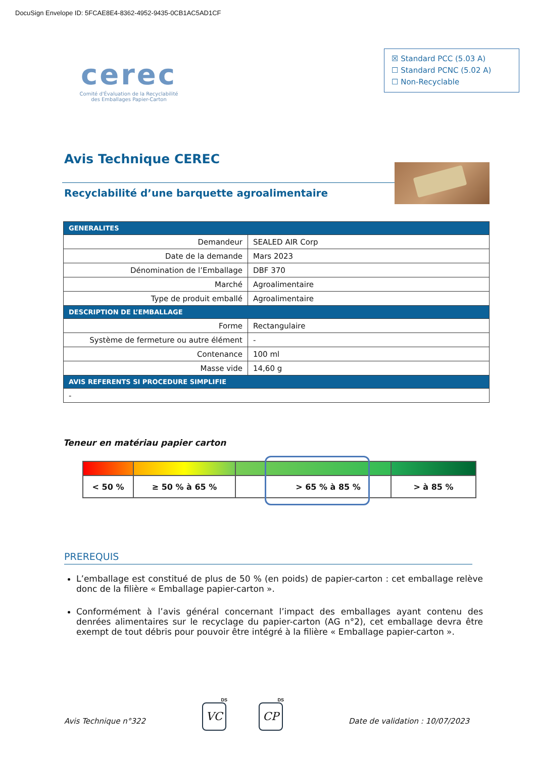DocuSign Envelope ID: 5FCAE8E4-8362-4952-9435-0CB1AC5AD1CF
cerec
Comité d'Évaluation de la Recyclabilité
des Emballages Papier-Carton
☒ Standard PCC (5.03 A)
☐ Standard PCNC (5.02 A)
☐ Non-Recyclable
Avis Technique CEREC
Recyclabilité d’une barquette agroalimentaire
| GENERALITES | |
| --- | --- |
| Demandeur | SEALED AIR Corp |
| Date de la demande | Mars 2023 |
| Dénomination de l’Emballage | DBF 370 |
| Marché | Agroalimentaire |
| Type de produit emballé | Agroalimentaire |
| DESCRIPTION DE L’EMBALLAGE | |
| Forme | Rectangulaire |
| Système de fermeture ou autre élément | - |
| Contenance | 100 ml |
| Masse vide | 14,60 g |
| AVIS REFERENTS SI PROCEDURE SIMPLIFIE | |
| - | |
Teneur en matériau papier carton
| < 50 % | ≥ 50 % à 65 % | | > 65 % à 85 % | > à 85 % |
PREREQUIS
L’emballage est constitué de plus de 50 % (en poids) de papier-carton : cet emballage relève donc de la filière « Emballage papier-carton ».
Conformément à l’avis général concernant l’impact des emballages ayant contenu des denrées alimentaires sur le recyclage du papier-carton (AG n°2), cet emballage devra être exempt de tout débris pour pouvoir être intégré à la filière « Emballage papier-carton ».
Avis Technique n°322
DS
VC
DS
CP
Date de validation : 10/07/2023